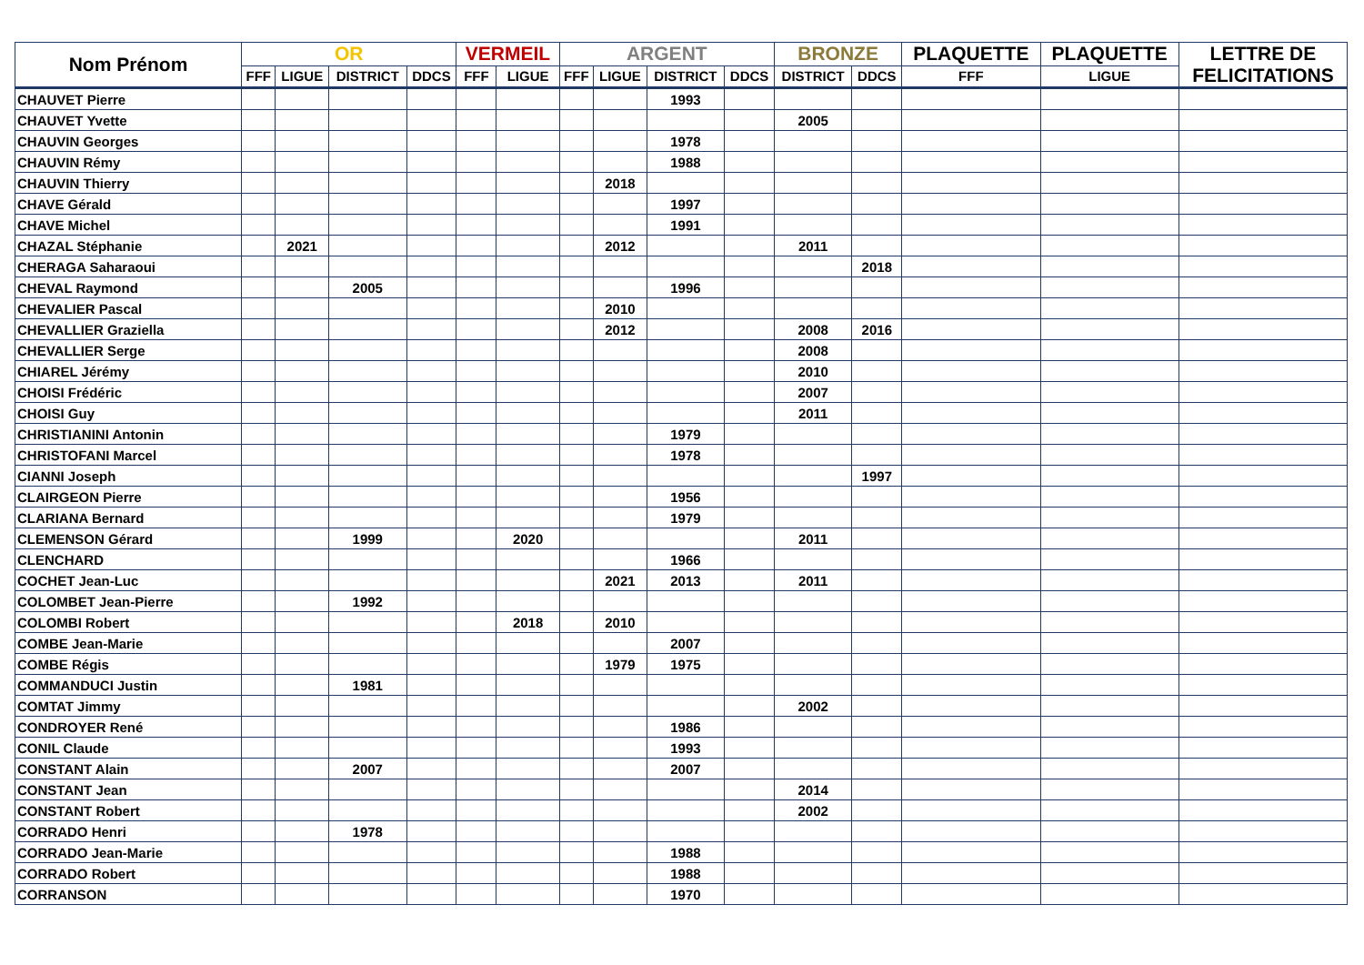| Nom Prénom | OR | | | | VERMEIL | | ARGENT | | | | BRONZE | | PLAQUETTE | PLAQUETTE | LETTRE DE FELICITATIONS |
| --- | --- | --- | --- | --- | --- | --- | --- | --- | --- | --- | --- | --- | --- | --- | --- |
| | FFF | LIGUE | DISTRICT | DDCS | FFF | LIGUE | FFF | LIGUE | DISTRICT | DDCS | DISTRICT | DDCS | FFF | LIGUE | |
| CHAUVET Pierre | | | | | | | | | 1993 | | | | | | |
| CHAUVET Yvette | | | | | | | | | | | 2005 | | | | |
| CHAUVIN Georges | | | | | | | | | 1978 | | | | | | |
| CHAUVIN Rémy | | | | | | | | | 1988 | | | | | | |
| CHAUVIN Thierry | | | | | | | | 2018 | | | | | | | |
| CHAVE Gérald | | | | | | | | | 1997 | | | | | | |
| CHAVE Michel | | | | | | | | | 1991 | | | | | | |
| CHAZAL Stéphanie | | 2021 | | | | | | 2012 | | | 2011 | | | | |
| CHERAGA Saharaoui | | | | | | | | | | | | 2018 | | | |
| CHEVAL Raymond | | | 2005 | | | | | | 1996 | | | | | | |
| CHEVALIER Pascal | | | | | | | | 2010 | | | | | | | |
| CHEVALLIER Graziella | | | | | | | | 2012 | | | 2008 | 2016 | | | |
| CHEVALLIER Serge | | | | | | | | | | | 2008 | | | | |
| CHIAREL Jérémy | | | | | | | | | | | 2010 | | | | |
| CHOISI Frédéric | | | | | | | | | | | 2007 | | | | |
| CHOISI Guy | | | | | | | | | | | 2011 | | | | |
| CHRISTIANINI Antonin | | | | | | | | | 1979 | | | | | | |
| CHRISTOFANI Marcel | | | | | | | | | 1978 | | | | | | |
| CIANNI Joseph | | | | | | | | | | | | 1997 | | | |
| CLAIRGEON Pierre | | | | | | | | | 1956 | | | | | | |
| CLARIANA Bernard | | | | | | | | | 1979 | | | | | | |
| CLEMENSON Gérard | | | 1999 | | | 2020 | | | | | 2011 | | | | |
| CLENCHARD | | | | | | | | | 1966 | | | | | | |
| COCHET Jean-Luc | | | | | | | | 2021 | 2013 | | 2011 | | | | |
| COLOMBET Jean-Pierre | | | 1992 | | | | | | | | | | | | |
| COLOMBI Robert | | | | | | 2018 | | 2010 | | | | | | | |
| COMBE Jean-Marie | | | | | | | | | 2007 | | | | | | |
| COMBE Régis | | | | | | | | 1979 | 1975 | | | | | | |
| COMMANDUCI Justin | | | 1981 | | | | | | | | | | | | |
| COMTAT Jimmy | | | | | | | | | | | 2002 | | | | |
| CONDROYER René | | | | | | | | | 1986 | | | | | | |
| CONIL Claude | | | | | | | | | 1993 | | | | | | |
| CONSTANT Alain | | | 2007 | | | | | | 2007 | | | | | | |
| CONSTANT Jean | | | | | | | | | | | 2014 | | | | |
| CONSTANT Robert | | | | | | | | | | | 2002 | | | | |
| CORRADO Henri | | | 1978 | | | | | | | | | | | | |
| CORRADO Jean-Marie | | | | | | | | | 1988 | | | | | | |
| CORRADO Robert | | | | | | | | | 1988 | | | | | | |
| CORRANSON | | | | | | | | | 1970 | | | | | | |